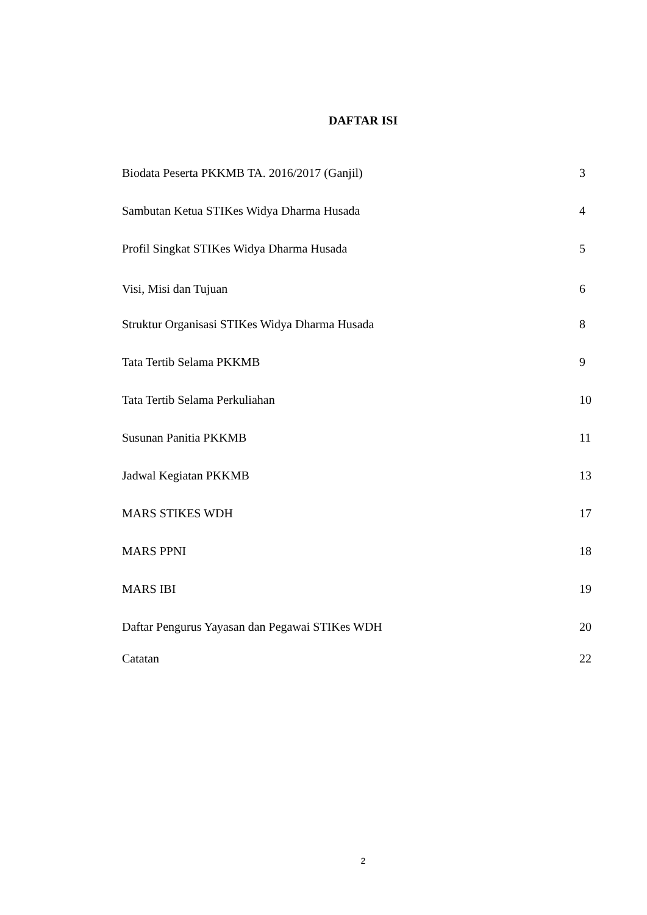DAFTAR ISI
Biodata Peserta PKKMB TA. 2016/2017 (Ganjil) 3
Sambutan Ketua STIKes Widya Dharma Husada 4
Profil Singkat STIKes Widya Dharma Husada 5
Visi, Misi dan Tujuan 6
Struktur Organisasi STIKes Widya Dharma Husada 8
Tata Tertib Selama PKKMB 9
Tata Tertib Selama Perkuliahan 10
Susunan Panitia PKKMB 11
Jadwal Kegiatan PKKMB 13
MARS STIKES WDH 17
MARS PPNI 18
MARS IBI 19
Daftar Pengurus Yayasan dan Pegawai STIKes WDH 20
Catatan 22
2